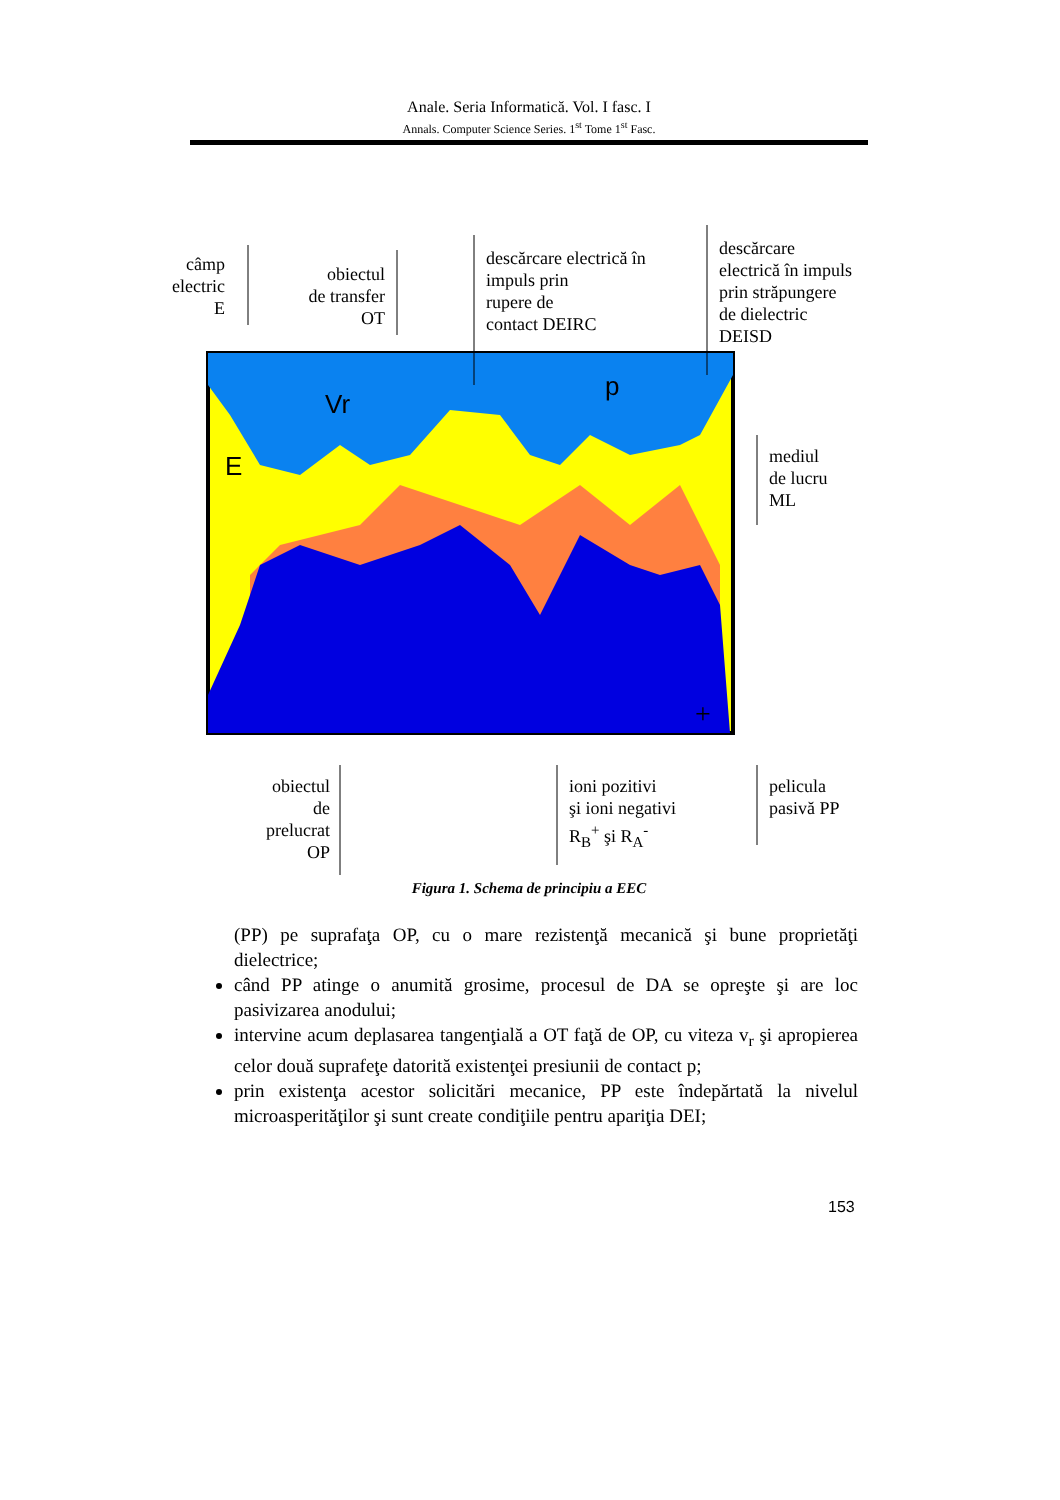Anale. Seria Informatică. Vol. I fasc. I
Annals. Computer Science Series. 1<sup>st</sup> Tome 1<sup>st</sup> Fasc.
E
Vr
p
+
câmp
electric
E
obiectul
de transfer
OT
descărcare electrică în
impuls prin
rupere de
contact DEIRC
descărcare
electrică în impuls
prin străpungere
de dielectric
DEISD
mediul
de lucru
ML
obiectul
de
prelucrat
OP
ioni pozitivi
şi ioni negativi
R<sub>B</sub><sup>+</sup> şi R<sub>A</sub><sup>-</sup>
pelicula
pasivă PP
Figura 1. Schema de principiu a EEC
(PP) pe suprafaţa OP, cu o mare rezistenţă mecanică şi bune proprietăţi dielectrice;
când PP atinge o anumită grosime, procesul de DA se opreşte şi are loc pasivizarea anodului;
intervine acum deplasarea tangenţială a OT faţă de OP, cu viteza v<sub>r</sub> şi apropierea celor două suprafeţe datorită existenţei presiunii de contact p;
prin existenţa acestor solicitări mecanice, PP este îndepărtată la nivelul microasperităţilor şi sunt create condiţiile pentru apariţia DEI;
153